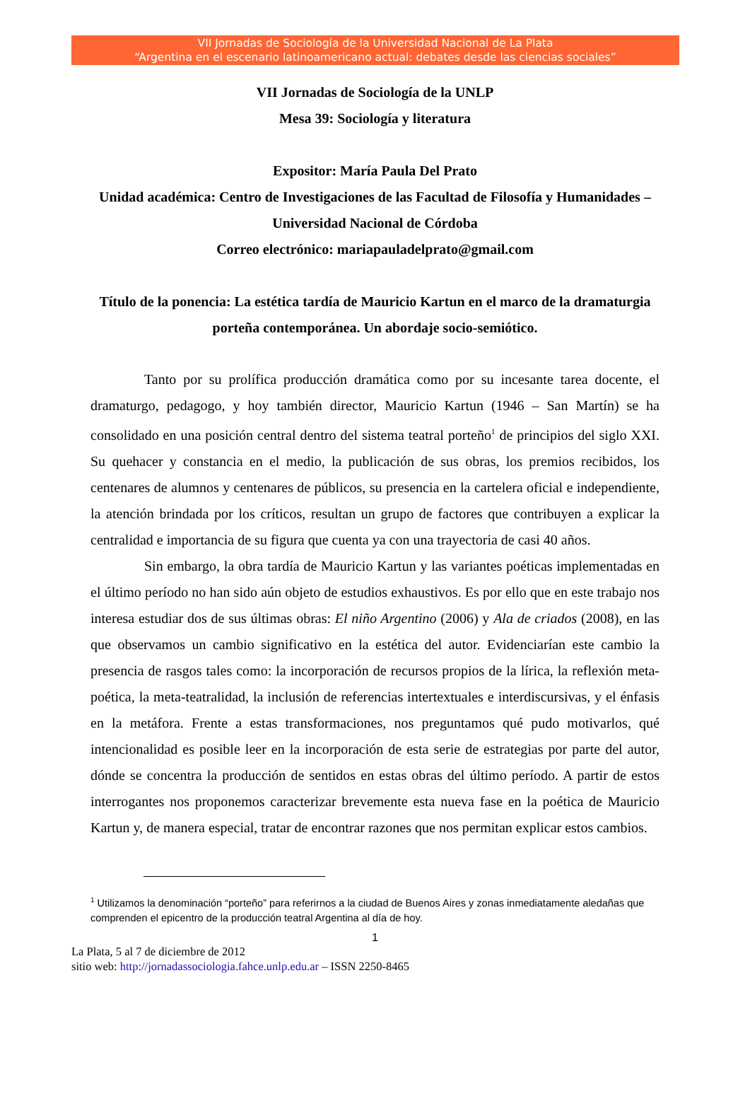VII Jornadas de Sociología de la Universidad Nacional de La Plata
“Argentina en el escenario latinoamericano actual: debates desde las ciencias sociales”
VII Jornadas de Sociología de la UNLP
Mesa 39: Sociología y literatura
Expositor: María Paula Del Prato
Unidad académica: Centro de Investigaciones de las Facultad de Filosofía y Humanidades – Universidad Nacional de Córdoba
Correo electrónico: mariapauladelprato@gmail.com
Título de la ponencia: La estética tardía de Mauricio Kartun en el marco de la dramaturgia porteña contemporánea. Un abordaje socio-semiótico.
Tanto por su prolífica producción dramática como por su incesante tarea docente, el dramaturgo, pedagogo, y hoy también director, Mauricio Kartun (1946 – San Martín) se ha consolidado en una posición central dentro del sistema teatral porteño<sup>1</sup> de principios del siglo XXI. Su quehacer y constancia en el medio, la publicación de sus obras, los premios recibidos, los centenares de alumnos y centenares de públicos, su presencia en la cartelera oficial e independiente, la atención brindada por los críticos, resultan un grupo de factores que contribuyen a explicar la centralidad e importancia de su figura que cuenta ya con una trayectoria de casi 40 años.
Sin embargo, la obra tardía de Mauricio Kartun y las variantes poéticas implementadas en el último período no han sido aún objeto de estudios exhaustivos. Es por ello que en este trabajo nos interesa estudiar dos de sus últimas obras: El niño Argentino (2006) y Ala de criados (2008), en las que observamos un cambio significativo en la estética del autor. Evidenciarían este cambio la presencia de rasgos tales como: la incorporación de recursos propios de la lírica, la reflexión meta-poética, la meta-teatralidad, la inclusión de referencias intertextuales e interdiscursivas, y el énfasis en la metáfora. Frente a estas transformaciones, nos preguntamos qué pudo motivarlos, qué intencionalidad es posible leer en la incorporación de esta serie de estrategias por parte del autor, dónde se concentra la producción de sentidos en estas obras del último período. A partir de estos interrogantes nos proponemos caracterizar brevemente esta nueva fase en la poética de Mauricio Kartun y, de manera especial, tratar de encontrar razones que nos permitan explicar estos cambios.
<sup>1</sup> Utilizamos la denominación “porteño” para referirnos a la ciudad de Buenos Aires y zonas inmediatamente aledañas que comprenden el epicentro de la producción teatral Argentina al día de hoy.
1
La Plata, 5 al 7 de diciembre de 2012
sitio web: http://jornadassociologia.fahce.unlp.edu.ar – ISSN 2250-8465